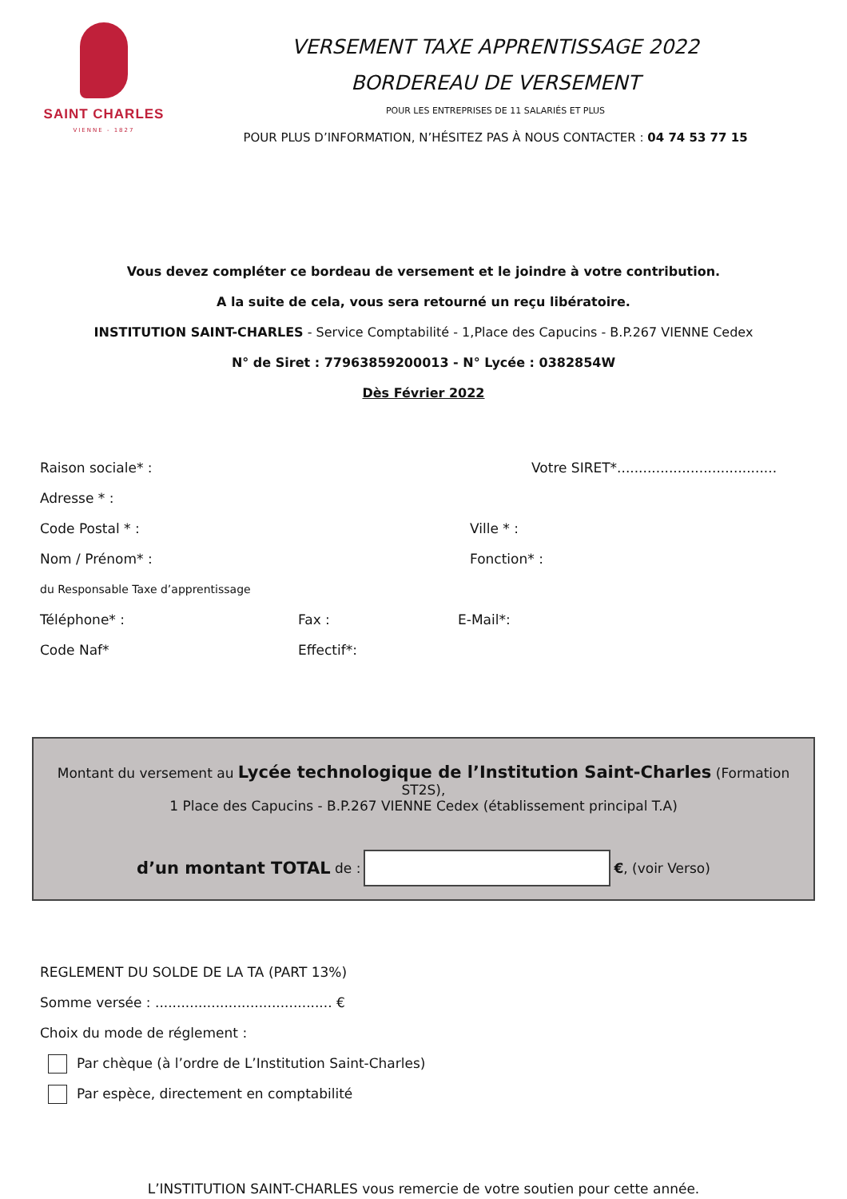SAINT CHARLES
VIENNE - 1827
VERSEMENT TAXE APPRENTISSAGE 2022
BORDEREAU DE VERSEMENT
POUR LES ENTREPRISES DE 11 SALARIÉS ET PLUS
POUR PLUS D’INFORMATION, N’HÉSITEZ PAS À NOUS CONTACTER : 04 74 53 77 15
Vous devez compléter ce bordeau de versement et le joindre à votre contribution.
A la suite de cela, vous sera retourné un reçu libératoire.
INSTITUTION SAINT-CHARLES - Service Comptabilité - 1,Place des Capucins - B.P.267 VIENNE Cedex
N° de Siret : 77963859200013 - N° Lycée : 0382854W
Dès Février 2022
Raison sociale* : Votre SIRET*.....................................
Adresse * :
Code Postal * : Ville * :
Nom / Prénom* : Fonction* :
du Responsable Taxe d’apprentissage
Téléphone* : Fax : E-Mail*:
Code Naf* Effectif*:
Montant du versement au Lycée technologique de l’Institution Saint-Charles (Formation ST2S),
1 Place des Capucins - B.P.267 VIENNE Cedex (établissement principal T.A)
d’un montant TOTAL de :
€, (voir Verso)
REGLEMENT DU SOLDE DE LA TA (PART 13%)
Somme versée : ......................................... €
Choix du mode de réglement :
Par chèque (à l’ordre de L’Institution Saint-Charles)
Par espèce, directement en comptabilité
L’INSTITUTION SAINT-CHARLES vous remercie de votre soutien pour cette année.